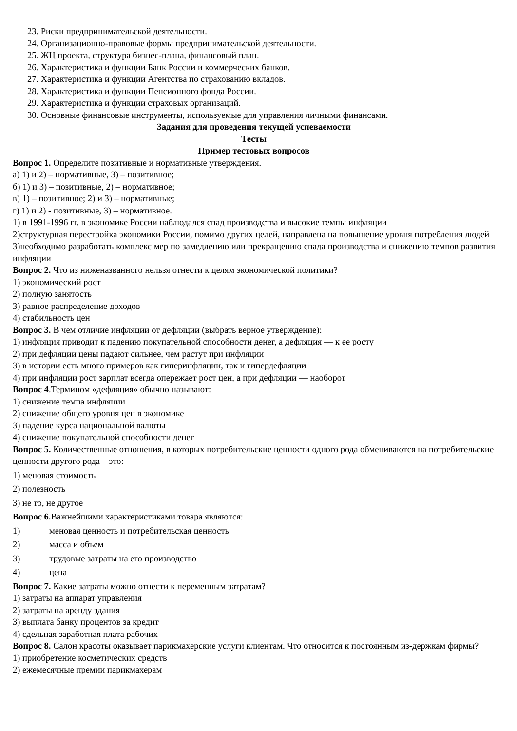23. Риски предпринимательской деятельности.
24. Организационно-правовые формы предпринимательской деятельности.
25. ЖЦ проекта, структура бизнес-плана, финансовый план.
26. Характеристика и функции Банк России и коммерческих банков.
27. Характеристика и функции Агентства по страхованию вкладов.
28. Характеристика и функции Пенсионного фонда России.
29. Характеристика и функции страховых организаций.
30. Основные финансовые инструменты, используемые для управления личными финансами.
Задания для проведения текущей успеваемости
Тесты
Пример тестовых вопросов
Вопрос 1. Определите позитивные и нормативные утверждения.
а) 1) и 2) – нормативные, 3) – позитивное;
б) 1) и 3) – позитивные, 2) – нормативное;
в) 1) – позитивное; 2) и 3) – нормативные;
г) 1) и 2) - позитивные, 3) – нормативное.
1) в 1991-1996 гг. в экономике России наблюдался спад производства и высокие темпы инфляции
2)структурная перестройка экономики России, помимо других целей, направлена на повышение уровня потребления людей
3)необходимо разработать комплекс мер по замедлению или прекращению спада производства и снижению темпов развития инфляции
Вопрос 2. Что из ниженазванного нельзя отнести к целям экономической политики?
1) экономический рост
2) полную занятость
3) равное распределение доходов
4) стабильность цен
Вопрос 3. В чем отличие инфляции от дефляции (выбрать верное утверждение):
1) инфляция приводит к падению покупательной способности денег, а дефляция — к ее росту
2) при дефляции цены падают сильнее, чем растут при инфляции
3) в истории есть много примеров как гиперинфляции, так и гипердефляции
4) при инфляции рост зарплат всегда опережает рост цен, а при дефляции — наоборот
Вопрос 4.Термином «дефляция» обычно называют:
1) снижение темпа инфляции
2) снижение общего уровня цен в экономике
3) падение курса национальной валюты
4) снижение покупательной способности денег
Вопрос 5. Количественные отношения, в которых потребительские ценности одного рода обмениваются на потребительские ценности другого рода – это:
1) меновая стоимость
2) полезность
3) не то, не другое
Вопрос 6. Важнейшими характеристиками товара являются:
1) меновая ценность и потребительская ценность
2) масса и объем
3) трудовые затраты на его производство
4) цена
Вопрос 7. Какие затраты можно отнести к переменным затратам?
1) затраты на аппарат управления
2) затраты на аренду здания
3) выплата банку процентов за кредит
4) сдельная заработная плата рабочих
Вопрос 8. Салон красоты оказывает парикмахерские услуги клиентам. Что относится к постоянным из-держкам фирмы?
1) приобретение косметических средств
2) ежемесячные премии парикмахерам